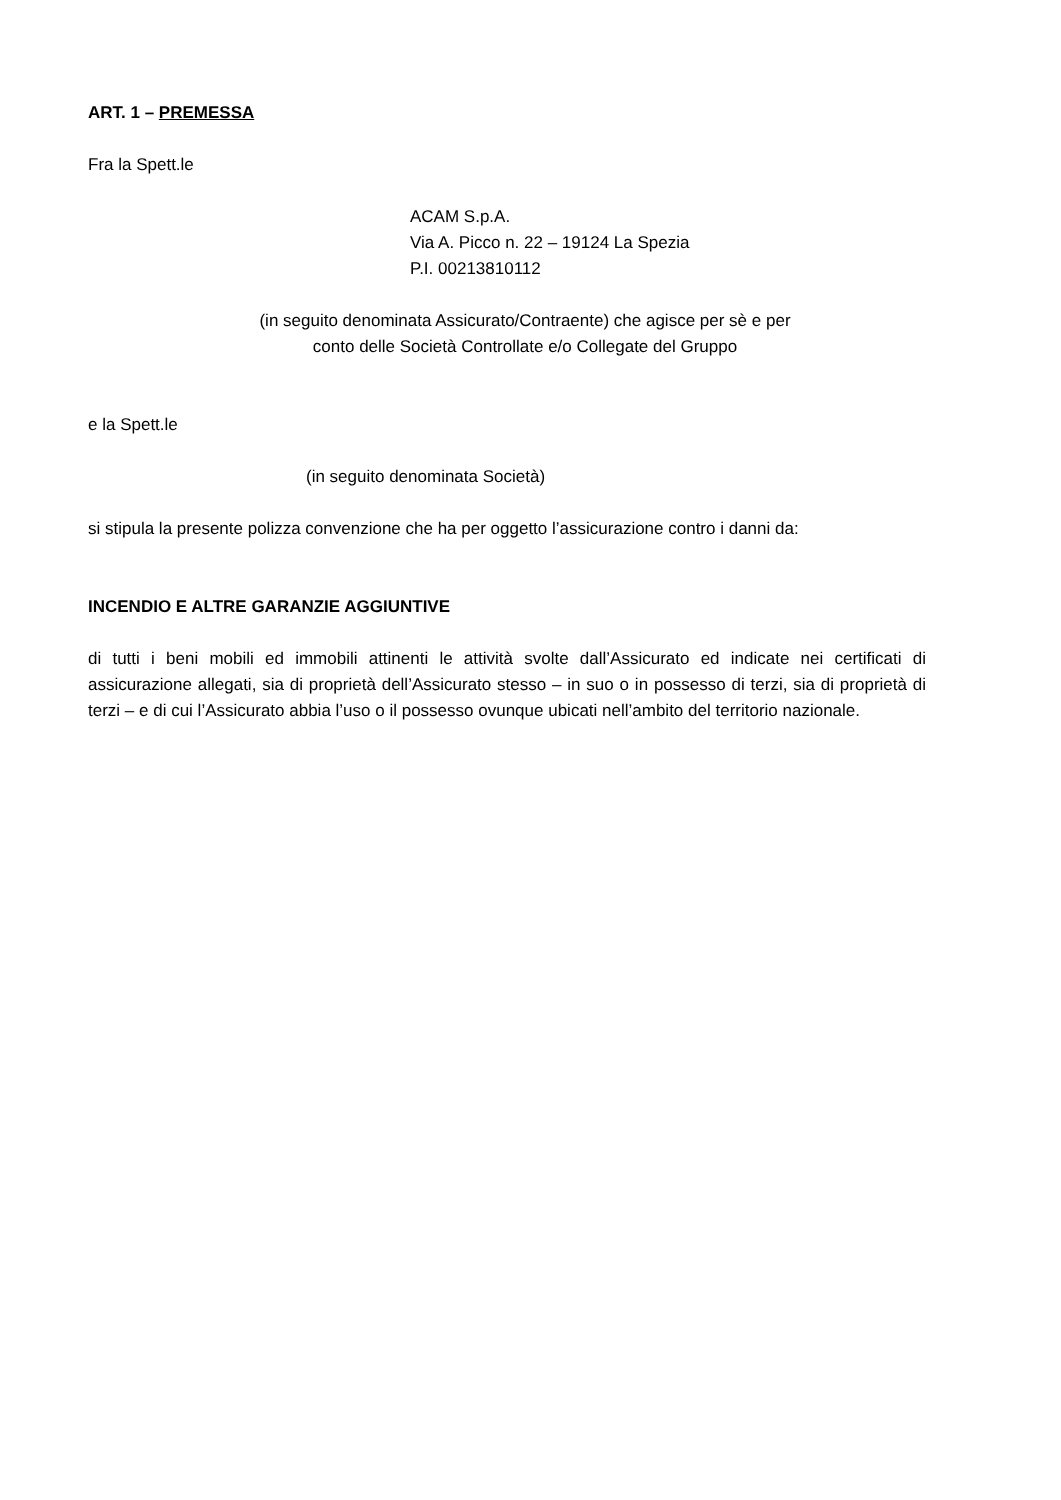ART. 1 – PREMESSA
Fra la Spett.le
ACAM S.p.A.
Via A. Picco n. 22 – 19124 La Spezia
P.I. 00213810112
(in seguito denominata Assicurato/Contraente) che agisce per sè e per
conto delle Società Controllate e/o Collegate del Gruppo
e la Spett.le
(in seguito denominata Società)
si stipula la presente polizza convenzione che ha per oggetto l’assicurazione contro i danni da:
INCENDIO E ALTRE GARANZIE AGGIUNTIVE
di tutti i beni mobili ed immobili attinenti le attività svolte dall’Assicurato ed indicate nei certificati di assicurazione allegati, sia di proprietà dell’Assicurato stesso – in suo o in possesso di terzi, sia di proprietà di terzi – e di cui l’Assicurato abbia l’uso o il possesso ovunque ubicati nell’ambito del territorio nazionale.